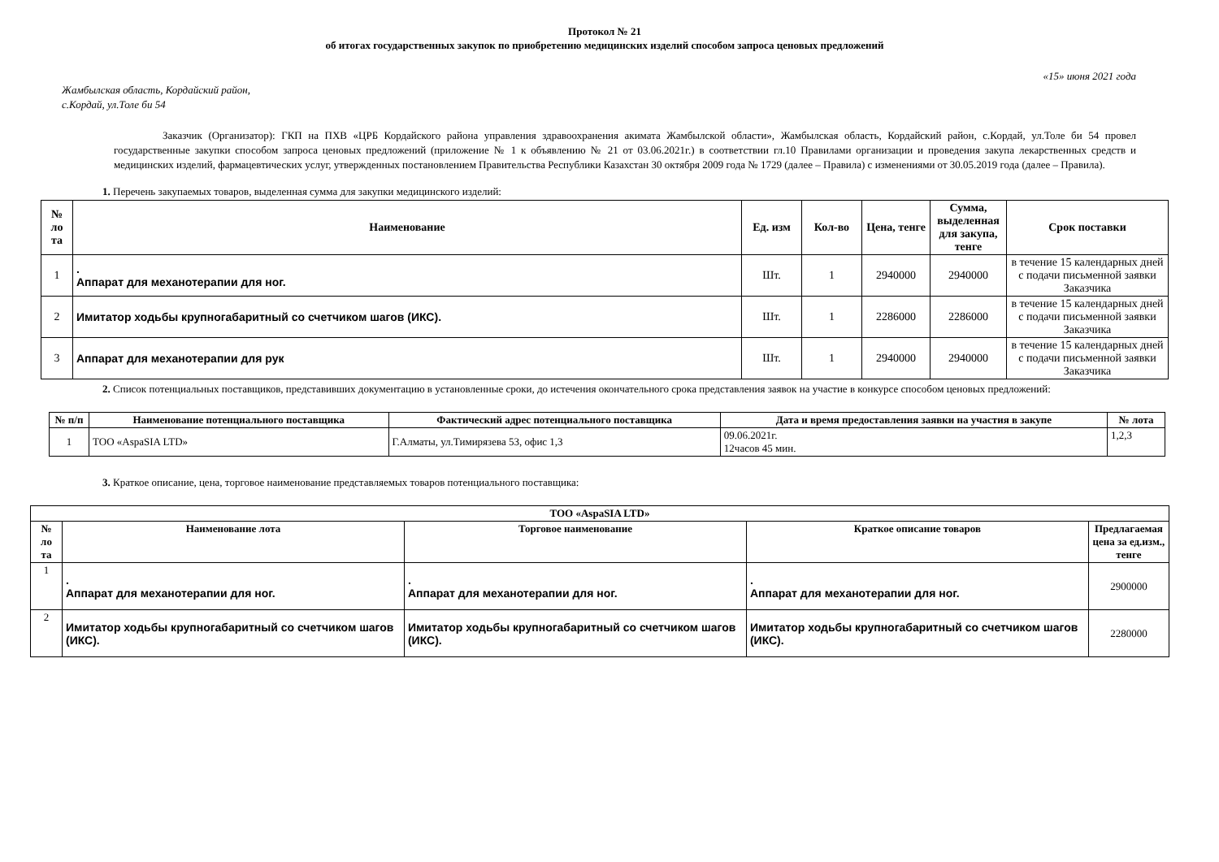Протокол № 21
об итогах государственных закупок по приобретению медицинских изделий способом запроса ценовых предложений
«15» июня 2021 года
Жамбылская область, Кордайский район,
с.Кордай, ул.Толе би 54
Заказчик (Организатор): ГКП на ПХВ «ЦРБ Кордайского района управления здравоохранения акимата Жамбылской области», Жамбылская область, Кордайский район, с.Кордай, ул.Толе би 54 провел государственные закупки способом запроса ценовых предложений (приложение № 1 к объявлению № 21 от 03.06.2021г.) в соответствии гл.10 Правилами организации и проведения закупа лекарственных средств и медицинских изделий, фармацевтических услуг, утвержденных постановлением Правительства Республики Казахстан 30 октября 2009 года № 1729 (далее – Правила) с изменениями от 30.05.2019 года (далее – Правила).
1. Перечень закупаемых товаров, выделенная сумма для закупки медицинского изделий:
| № ло та | Наименование | Ед. изм | Кол-во | Цена, тенге | Сумма, выделенная для закупа, тенге | Срок поставки |
| --- | --- | --- | --- | --- | --- | --- |
| 1 | . Аппарат для механотерапии для ног. | Шт. | 1 | 2940000 | 2940000 | в течение 15 календарных дней с подачи письменной заявки Заказчика |
| 2 | Имитатор ходьбы крупногабаритный со счетчиком шагов (ИКС). | Шт. | 1 | 2286000 | 2286000 | в течение 15 календарных дней с подачи письменной заявки Заказчика |
| 3 | Аппарат для механотерапии для рук | Шт. | 1 | 2940000 | 2940000 | в течение 15 календарных дней с подачи письменной заявки Заказчика |
2. Список потенциальных поставщиков, представивших документацию в установленные сроки, до истечения окончательного срока представления заявок на участие в конкурсе способом ценовых предложений:
| № п/п | Наименование потенциального поставщика | Фактический адрес потенциального поставщика | Дата и время предоставления заявки на участия в закупе | № лота |
| --- | --- | --- | --- | --- |
| 1 | ТОО «AspaSIA LTD» | Г.Алматы, ул.Тимирязева 53, офис 1,3 | 09.06.2021г. 12часов 45 мин. | 1,2,3 |
3. Краткое описание, цена, торговое наименование представляемых товаров потенциального поставщика:
| ТОО «AspaSIA LTD» | | | | |
| --- | --- | --- | --- | --- |
| № ло та | Наименование лота | Торговое наименование | Краткое описание товаров | Предлагаемая цена за ед.изм., тенге |
| 1 | . Аппарат для механотерапии для ног. | . Аппарат для механотерапии для ног. | . Аппарат для механотерапии для ног. | 2900000 |
| 2 | Имитатор ходьбы крупногабаритный со счетчиком шагов (ИКС). | Имитатор ходьбы крупногабаритный со счетчиком шагов (ИКС). | Имитатор ходьбы крупногабаритный со счетчиком шагов (ИКС). | 2280000 |